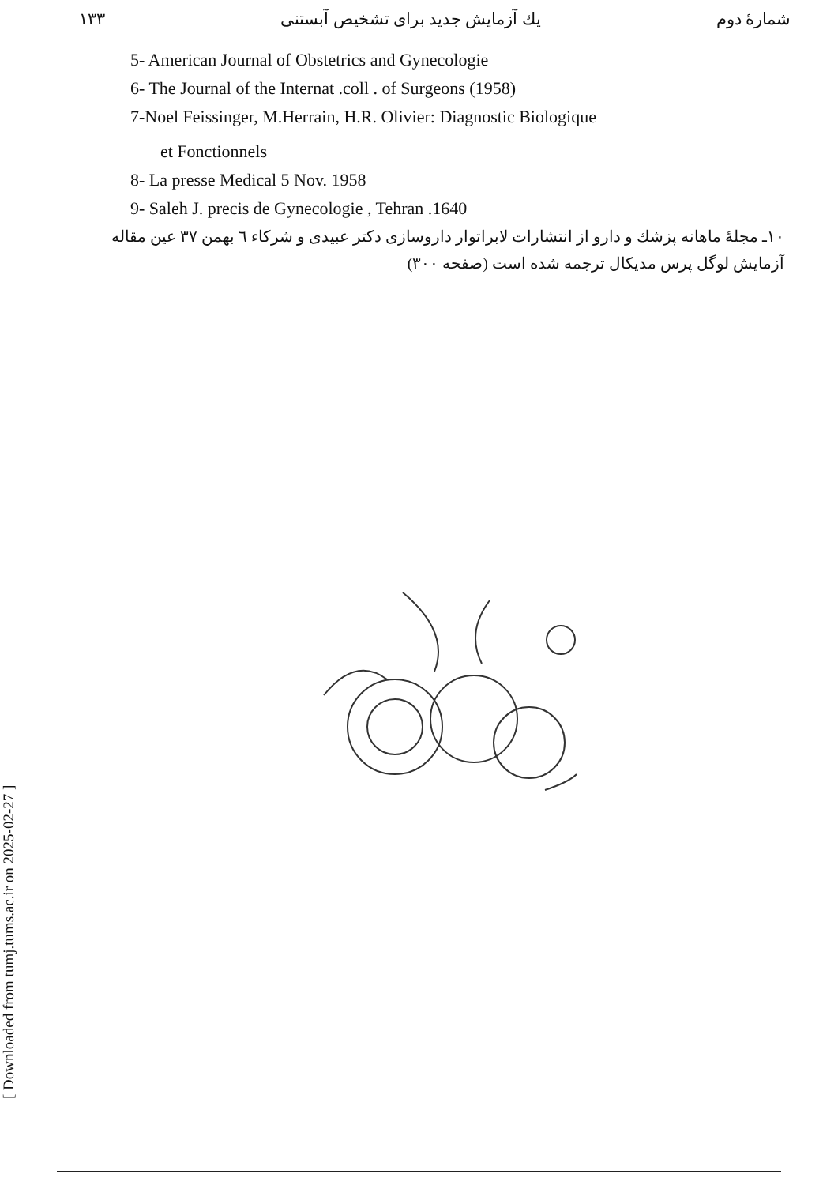[ Downloaded from tumj.tums.ac.ir on 2025-02-27 ]
۱۳۳ یك آزمایش جدید برای تشخیص آبستنی شمارهٔ دوم
5- American Journal of Obstetrics and Gynecologie
6- The Journal of the Internat .coll . of Surgeons (1958)
7-Noel Feissinger, M.Herrain, H.R. Olivier: Diagnostic Biologique
et Fonctionnels
8- La presse Medical 5 Nov. 1958
9- Saleh J. precis de Gynecologie , Tehran .1640
۱۰ـ مجلهٔ ماهانه پزشك و دارو از انتشارات لابراتوار داروسازی دکتر عبیدی و شرکاء ٦ بهمن ۳۷ عین مقاله آزمایش لوگل پرس مدیکال ترجمه شده است (صفحه ۳۰۰)